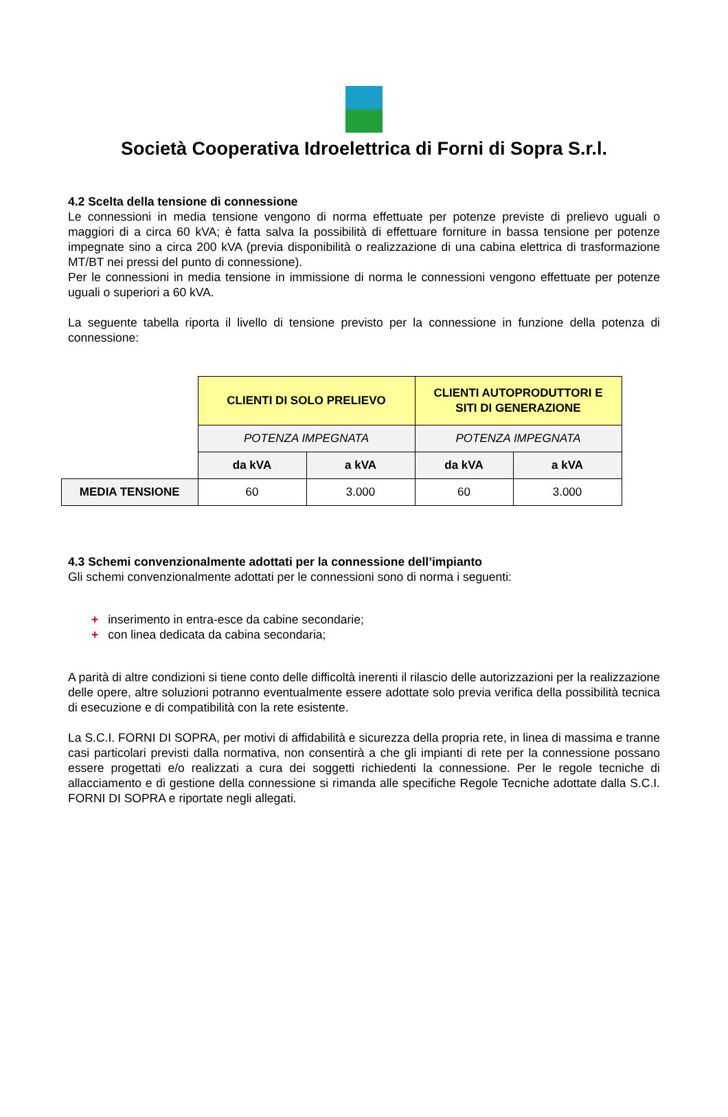Società Cooperativa Idroelettrica di Forni di Sopra S.r.l.
4.2 Scelta della tensione di connessione
Le connessioni in media tensione vengono di norma effettuate per potenze previste di prelievo uguali o maggiori di a circa 60 kVA; è fatta salva la possibilità di effettuare forniture in bassa tensione per potenze impegnate sino a circa 200 kVA (previa disponibilità o realizzazione di una cabina elettrica di trasformazione MT/BT nei pressi del punto di connessione).
Per le connessioni in media tensione in immissione di norma le connessioni vengono effettuate per potenze uguali o superiori a 60 kVA.
La seguente tabella riporta il livello di tensione previsto per la connessione in funzione della potenza di connessione:
| | CLIENTI DI SOLO PRELIEVO | | CLIENTI AUTOPRODUTTORI E SITI DI GENERAZIONE | |
| | POTENZA IMPEGNATA | | POTENZA IMPEGNATA | |
| | da kVA | a kVA | da kVA | a kVA |
| MEDIA TENSIONE | 60 | 3.000 | 60 | 3.000 |
4.3 Schemi convenzionalmente adottati per la connessione dell’impianto
Gli schemi convenzionalmente adottati per le connessioni sono di norma i seguenti:
+ inserimento in entra-esce da cabine secondarie;
+ con linea dedicata da cabina secondaria;
A parità di altre condizioni si tiene conto delle difficoltà inerenti il rilascio delle autorizzazioni per la realizzazione delle opere, altre soluzioni potranno eventualmente essere adottate solo previa verifica della possibilità tecnica di esecuzione e di compatibilità con la rete esistente.
La S.C.I. FORNI DI SOPRA, per motivi di affidabilità e sicurezza della propria rete, in linea di massima e tranne casi particolari previsti dalla normativa, non consentirà a che gli impianti di rete per la connessione possano essere progettati e/o realizzati a cura dei soggetti richiedenti la connessione. Per le regole tecniche di allacciamento e di gestione della connessione si rimanda alle specifiche Regole Tecniche adottate dalla S.C.I. FORNI DI SOPRA e riportate negli allegati.